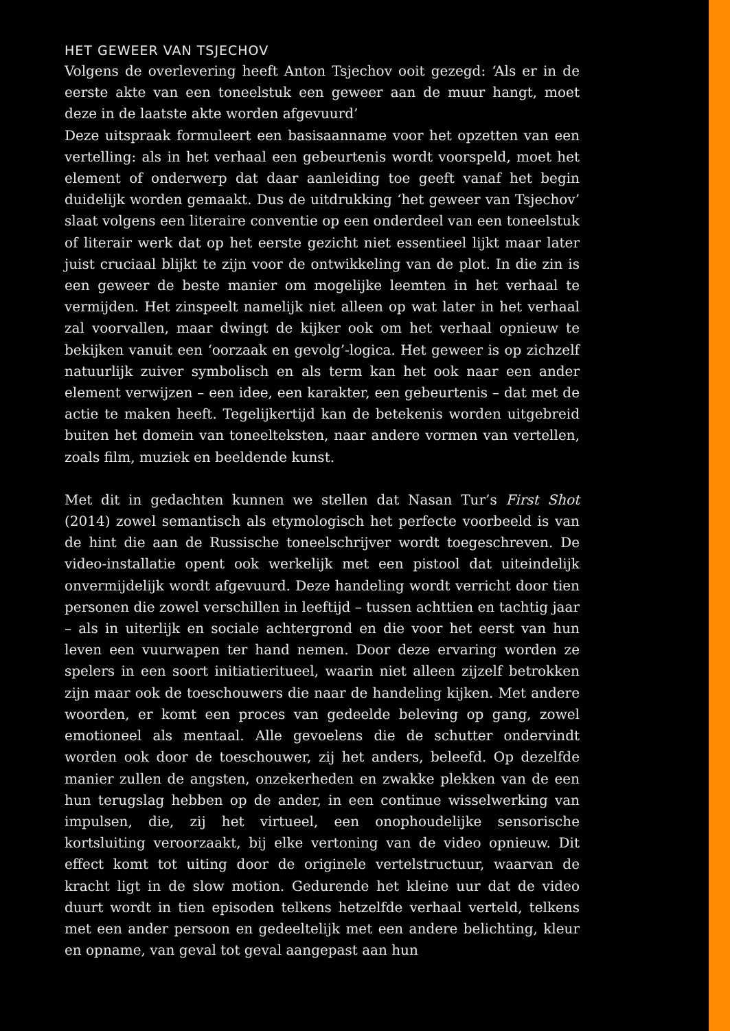HET GEWEER VAN TSJECHOV
Volgens de overlevering heeft Anton Tsjechov ooit gezegd: ‘Als er in de eerste akte van een toneelstuk een geweer aan de muur hangt, moet deze in de laatste akte worden afgevuurd’
Deze uitspraak formuleert een basisaanname voor het opzetten van een vertelling: als in het verhaal een gebeurtenis wordt voorspeld, moet het element of onderwerp dat daar aanleiding toe geeft vanaf het begin duidelijk worden gemaakt. Dus de uitdrukking ‘het geweer van Tsjechov’ slaat volgens een literaire conventie op een onderdeel van een toneelstuk of literair werk dat op het eerste gezicht niet essentieel lijkt maar later juist cruciaal blijkt te zijn voor de ontwikkeling van de plot. In die zin is een geweer de beste manier om mogelijke leemten in het verhaal te vermijden. Het zinspeelt namelijk niet alleen op wat later in het verhaal zal voorvallen, maar dwingt de kijker ook om het verhaal opnieuw te bekijken vanuit een ‘oorzaak en gevolg’-logica. Het geweer is op zichzelf natuurlijk zuiver symbolisch en als term kan het ook naar een ander element verwijzen – een idee, een karakter, een gebeurtenis – dat met de actie te maken heeft. Tegelijkertijd kan de betekenis worden uitgebreid buiten het domein van toneelteksten, naar andere vormen van vertellen, zoals film, muziek en beeldende kunst.
Met dit in gedachten kunnen we stellen dat Nasan Tur’s First Shot (2014) zowel semantisch als etymologisch het perfecte voorbeeld is van de hint die aan de Russische toneelschrijver wordt toegeschreven. De video-installatie opent ook werkelijk met een pistool dat uiteindelijk onvermijdelijk wordt afgevuurd. Deze handeling wordt verricht door tien personen die zowel verschillen in leeftijd – tussen achttien en tachtig jaar – als in uiterlijk en sociale achtergrond en die voor het eerst van hun leven een vuurwapen ter hand nemen. Door deze ervaring worden ze spelers in een soort initiatieritueel, waarin niet alleen zijzelf betrokken zijn maar ook de toeschouwers die naar de handeling kijken. Met andere woorden, er komt een proces van gedeelde beleving op gang, zowel emotioneel als mentaal. Alle gevoelens die de schutter ondervindt worden ook door de toeschouwer, zij het anders, beleefd. Op dezelfde manier zullen de angsten, onzekerheden en zwakke plekken van de een hun terugslag hebben op de ander, in een continue wisselwerking van impulsen, die, zij het virtueel, een onophoudelijke sensorische kortsluiting veroorzaakt, bij elke vertoning van de video opnieuw. Dit effect komt tot uiting door de originele vertelstructuur, waarvan de kracht ligt in de slow motion. Gedurende het kleine uur dat de video duurt wordt in tien episoden telkens hetzelfde verhaal verteld, telkens met een ander persoon en gedeeltelijk met een andere belichting, kleur en opname, van geval tot geval aangepast aan hun